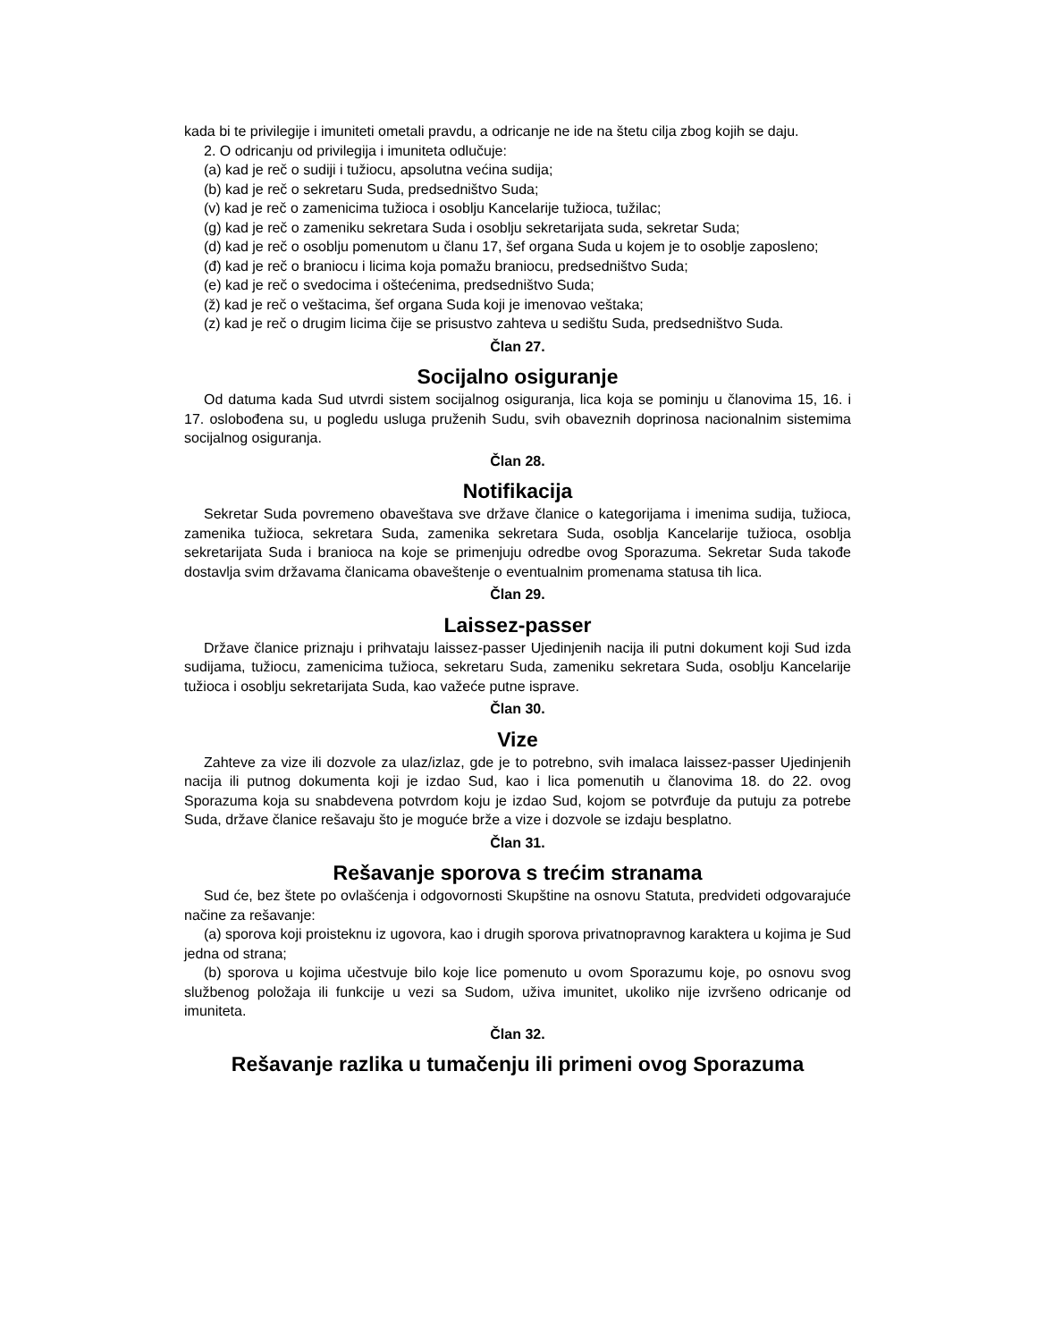kada bi te privilegije i imuniteti ometali pravdu, a odricanje ne ide na štetu cilja zbog kojih se daju.
2. O odricanju od privilegija i imuniteta odlučuje:
(a) kad je reč o sudiji i tužiocu, apsolutna većina sudija;
(b) kad je reč o sekretaru Suda, predsedništvo Suda;
(v) kad je reč o zamenicima tužioca i osoblju Kancelarije tužioca, tužilac;
(g) kad je reč o zameniku sekretara Suda i osoblju sekretarijata suda, sekretar Suda;
(d) kad je reč o osoblju pomenutom u članu 17, šef organa Suda u kojem je to osoblje zaposleno;
(đ) kad je reč o braniocu i licima koja pomažu braniocu, predsedništvo Suda;
(e) kad je reč o svedocima i oštećenima, predsedništvo Suda;
(ž) kad je reč o veštacima, šef organa Suda koji je imenovao veštaka;
(z) kad je reč o drugim licima čije se prisustvo zahteva u sedištu Suda, predsedništvo Suda.
Član 27.
Socijalno osiguranje
Od datuma kada Sud utvrdi sistem socijalnog osiguranja, lica koja se pominju u članovima 15, 16. i 17. oslobođena su, u pogledu usluga pruženih Sudu, svih obaveznih doprinosa nacionalnim sistemima socijalnog osiguranja.
Član 28.
Notifikacija
Sekretar Suda povremeno obaveštava sve države članice o kategorijama i imenima sudija, tužioca, zamenika tužioca, sekretara Suda, zamenika sekretara Suda, osoblja Kancelarije tužioca, osoblja sekretarijata Suda i branioca na koje se primenjuju odredbe ovog Sporazuma. Sekretar Suda takođe dostavlja svim državama članicama obaveštenje o eventualnim promenama statusa tih lica.
Član 29.
Laissez-passer
Države članice priznaju i prihvataju laissez-passer Ujedinjenih nacija ili putni dokument koji Sud izda sudijama, tužiocu, zamenicima tužioca, sekretaru Suda, zameniku sekretara Suda, osoblju Kancelarije tužioca i osoblju sekretarijata Suda, kao važeće putne isprave.
Član 30.
Vize
Zahteve za vize ili dozvole za ulaz/izlaz, gde je to potrebno, svih imalaca laissez-passer Ujedinjenih nacija ili putnog dokumenta koji je izdao Sud, kao i lica pomenutih u članovima 18. do 22. ovog Sporazuma koja su snabdevena potvrdom koju je izdao Sud, kojom se potvrđuje da putuju za potrebe Suda, države članice rešavaju što je moguće brže a vize i dozvole se izdaju besplatno.
Član 31.
Rešavanje sporova s trećim stranama
Sud će, bez štete po ovlašćenja i odgovornosti Skupštine na osnovu Statuta, predvideti odgovarajuće načine za rešavanje:
(a) sporova koji proisteknu iz ugovora, kao i drugih sporova privatnopravnog karaktera u kojima je Sud jedna od strana;
(b) sporova u kojima učestvuje bilo koje lice pomenuto u ovom Sporazumu koje, po osnovu svog službenog položaja ili funkcije u vezi sa Sudom, uživa imunitet, ukoliko nije izvršeno odricanje od imuniteta.
Član 32.
Rešavanje razlika u tumačenju ili primeni ovog Sporazuma